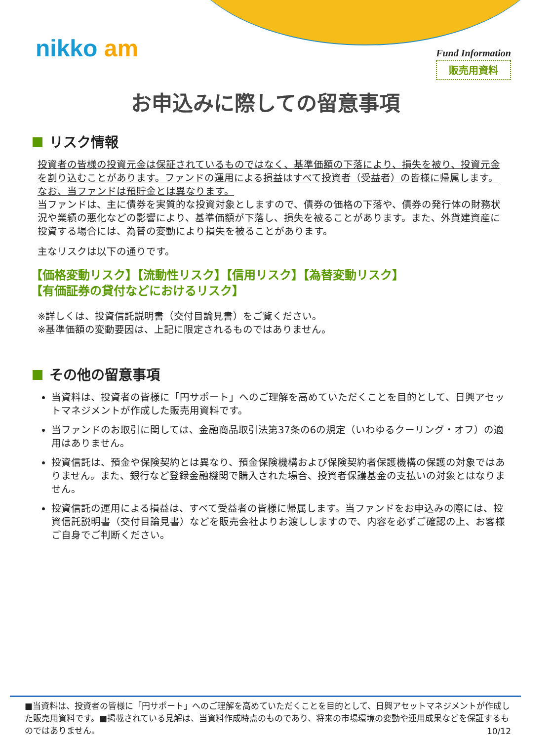nikko am
Fund Information
販売用資料
お申込みに際しての留意事項
リスク情報
投資者の皆様の投資元金は保証されているものではなく、基準価額の下落により、損失を被り、投資元金を割り込むことがあります。ファンドの運用による損益はすべて投資者（受益者）の皆様に帰属します。なお、当ファンドは預貯金とは異なります。
当ファンドは、主に債券を実質的な投資対象としますので、債券の価格の下落や、債券の発行体の財務状況や業績の悪化などの影響により、基準価額が下落し、損失を被ることがあります。また、外貨建資産に投資する場合には、為替の変動により損失を被ることがあります。
主なリスクは以下の通りです。
【価格変動リスク】【流動性リスク】【信用リスク】【為替変動リスク】
【有価証券の貸付などにおけるリスク】
※詳しくは、投資信託説明書（交付目論見書）をご覧ください。
※基準価額の変動要因は、上記に限定されるものではありません。
その他の留意事項
当資料は、投資者の皆様に「円サポート」へのご理解を高めていただくことを目的として、日興アセットマネジメントが作成した販売用資料です。
当ファンドのお取引に関しては、金融商品取引法第37条の6の規定（いわゆるクーリング・オフ）の適用はありません。
投資信託は、預金や保険契約とは異なり、預金保険機構および保険契約者保護機構の保護の対象ではありません。また、銀行など登録金融機関で購入された場合、投資者保護基金の支払いの対象とはなりません。
投資信託の運用による損益は、すべて受益者の皆様に帰属します。当ファンドをお申込みの際には、投資信託説明書（交付目論見書）などを販売会社よりお渡ししますので、内容を必ずご確認の上、お客様ご自身でご判断ください。
■当資料は、投資者の皆様に「円サポート」へのご理解を高めていただくことを目的として、日興アセットマネジメントが作成した販売用資料です。■掲載されている見解は、当資料作成時点のものであり、将来の市場環境の変動や運用成果などを保証するものではありません。
10/12